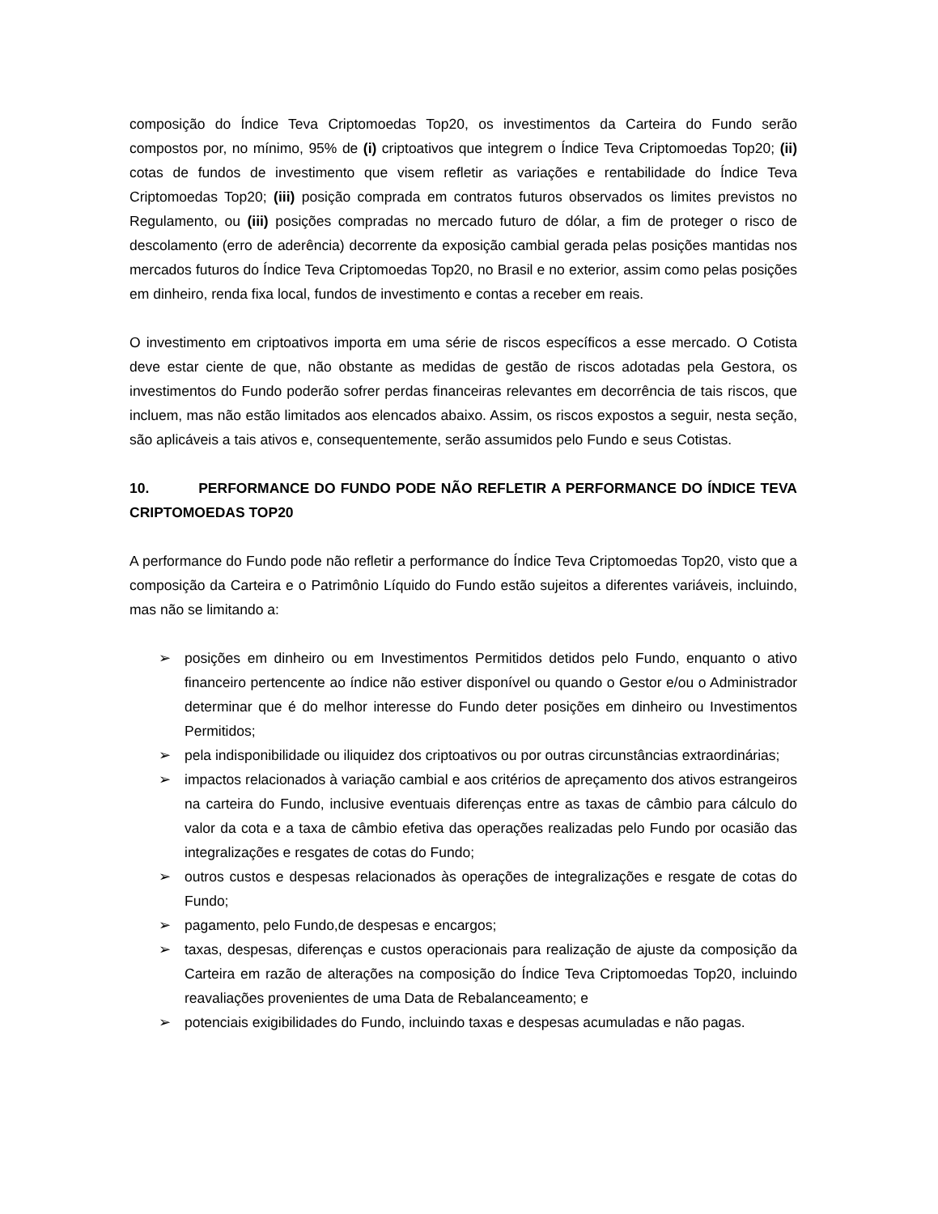composição do Índice Teva Criptomoedas Top20, os investimentos da Carteira do Fundo serão compostos por, no mínimo, 95% de (i) criptoativos que integrem o Índice Teva Criptomoedas Top20; (ii) cotas de fundos de investimento que visem refletir as variações e rentabilidade do Índice Teva Criptomoedas Top20; (iii) posição comprada em contratos futuros observados os limites previstos no Regulamento, ou (iii) posições compradas no mercado futuro de dólar, a fim de proteger o risco de descolamento (erro de aderência) decorrente da exposição cambial gerada pelas posições mantidas nos mercados futuros do Índice Teva Criptomoedas Top20, no Brasil e no exterior, assim como pelas posições em dinheiro, renda fixa local, fundos de investimento e contas a receber em reais.
O investimento em criptoativos importa em uma série de riscos específicos a esse mercado. O Cotista deve estar ciente de que, não obstante as medidas de gestão de riscos adotadas pela Gestora, os investimentos do Fundo poderão sofrer perdas financeiras relevantes em decorrência de tais riscos, que incluem, mas não estão limitados aos elencados abaixo. Assim, os riscos expostos a seguir, nesta seção, são aplicáveis a tais ativos e, consequentemente, serão assumidos pelo Fundo e seus Cotistas.
10. PERFORMANCE DO FUNDO PODE NÃO REFLETIR A PERFORMANCE DO ÍNDICE TEVA CRIPTOMOEDAS TOP20
A performance do Fundo pode não refletir a performance do Índice Teva Criptomoedas Top20, visto que a composição da Carteira e o Patrimônio Líquido do Fundo estão sujeitos a diferentes variáveis, incluindo, mas não se limitando a:
➢ posições em dinheiro ou em Investimentos Permitidos detidos pelo Fundo, enquanto o ativo financeiro pertencente ao índice não estiver disponível ou quando o Gestor e/ou o Administrador determinar que é do melhor interesse do Fundo deter posições em dinheiro ou Investimentos Permitidos;
➢ pela indisponibilidade ou iliquidez dos criptoativos ou por outras circunstâncias extraordinárias;
➢ impactos relacionados à variação cambial e aos critérios de apreçamento dos ativos estrangeiros na carteira do Fundo, inclusive eventuais diferenças entre as taxas de câmbio para cálculo do valor da cota e a taxa de câmbio efetiva das operações realizadas pelo Fundo por ocasião das integralizações e resgates de cotas do Fundo;
➢ outros custos e despesas relacionados às operações de integralizações e resgate de cotas do Fundo;
➢ pagamento, pelo Fundo,de despesas e encargos;
➢ taxas, despesas, diferenças e custos operacionais para realização de ajuste da composição da Carteira em razão de alterações na composição do Índice Teva Criptomoedas Top20, incluindo reavaliações provenientes de uma Data de Rebalanceamento; e
➢ potenciais exigibilidades do Fundo, incluindo taxas e despesas acumuladas e não pagas.